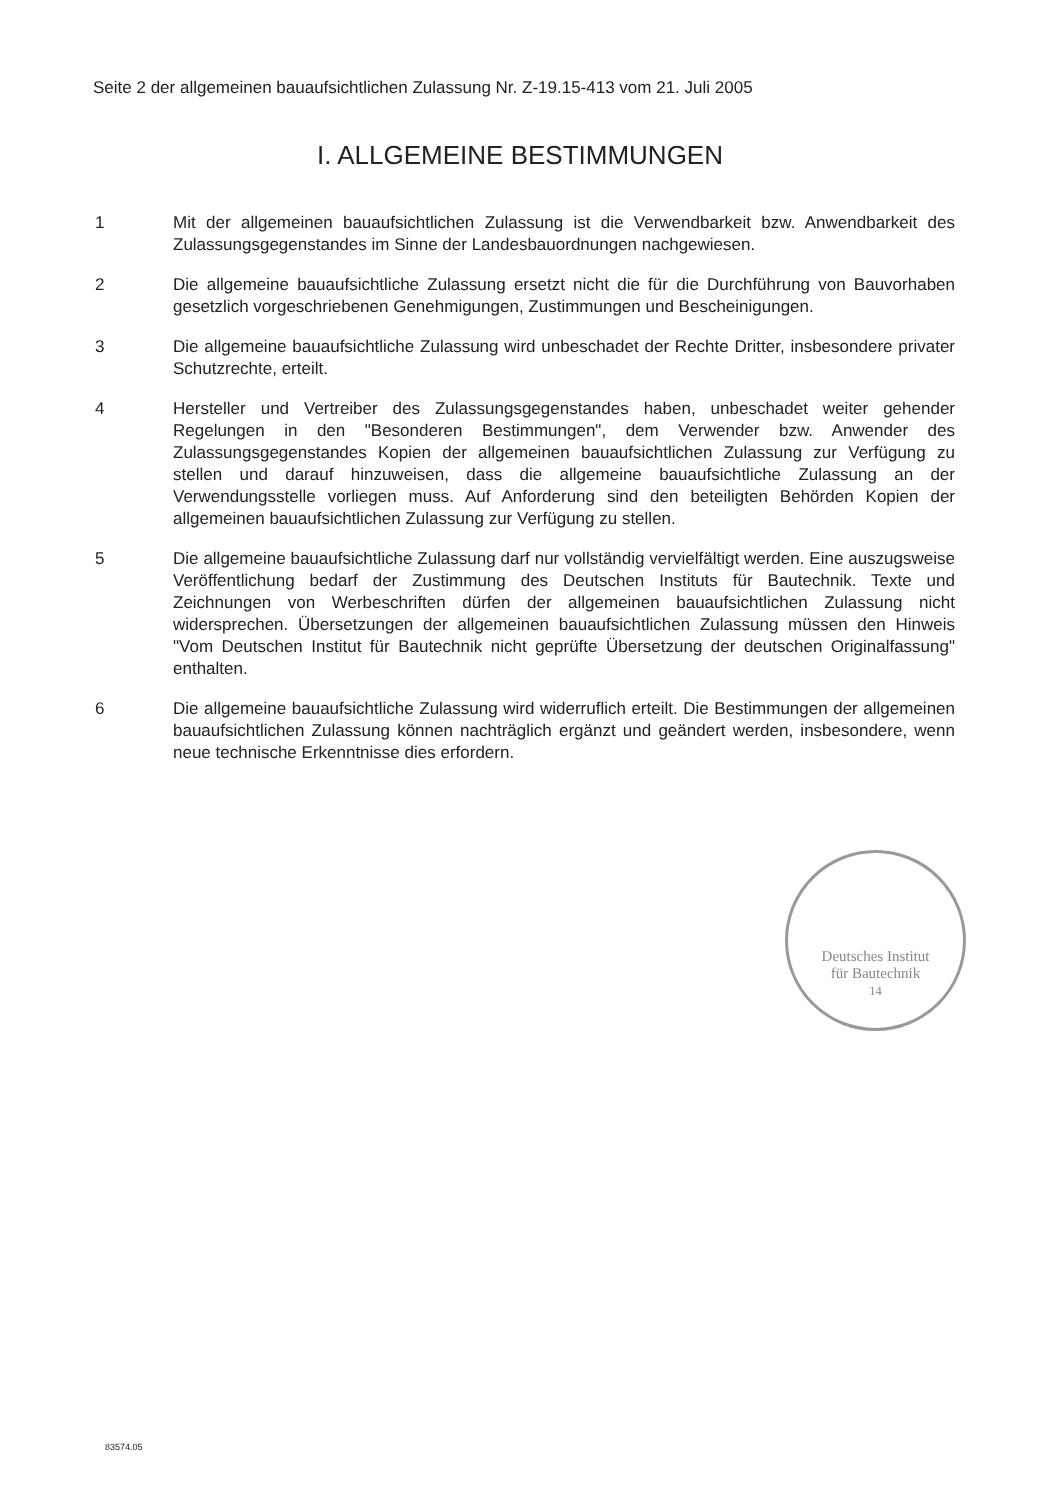Seite 2 der allgemeinen bauaufsichtlichen Zulassung Nr. Z-19.15-413 vom 21. Juli 2005
I. ALLGEMEINE BESTIMMUNGEN
1 Mit der allgemeinen bauaufsichtlichen Zulassung ist die Verwendbarkeit bzw. Anwendbarkeit des Zulassungsgegenstandes im Sinne der Landesbauordnungen nachgewiesen.
2 Die allgemeine bauaufsichtliche Zulassung ersetzt nicht die für die Durchführung von Bauvorhaben gesetzlich vorgeschriebenen Genehmigungen, Zustimmungen und Bescheinigungen.
3 Die allgemeine bauaufsichtliche Zulassung wird unbeschadet der Rechte Dritter, insbesondere privater Schutzrechte, erteilt.
4 Hersteller und Vertreiber des Zulassungsgegenstandes haben, unbeschadet weiter gehender Regelungen in den "Besonderen Bestimmungen", dem Verwender bzw. Anwender des Zulassungsgegenstandes Kopien der allgemeinen bauaufsichtlichen Zulassung zur Verfügung zu stellen und darauf hinzuweisen, dass die allgemeine bauaufsichtliche Zulassung an der Verwendungsstelle vorliegen muss. Auf Anforderung sind den beteiligten Behörden Kopien der allgemeinen bauaufsichtlichen Zulassung zur Verfügung zu stellen.
5 Die allgemeine bauaufsichtliche Zulassung darf nur vollständig vervielfältigt werden. Eine auszugsweise Veröffentlichung bedarf der Zustimmung des Deutschen Instituts für Bautechnik. Texte und Zeichnungen von Werbeschriften dürfen der allgemeinen bauaufsichtlichen Zulassung nicht widersprechen. Übersetzungen der allgemeinen bauaufsichtlichen Zulassung müssen den Hinweis "Vom Deutschen Institut für Bautechnik nicht geprüfte Übersetzung der deutschen Originalfassung" enthalten.
6 Die allgemeine bauaufsichtliche Zulassung wird widerruflich erteilt. Die Bestimmungen der allgemeinen bauaufsichtlichen Zulassung können nachträglich ergänzt und geändert werden, insbesondere, wenn neue technische Erkenntnisse dies erfordern.
Deutsches Institut
für Bautechnik
14
83574.05